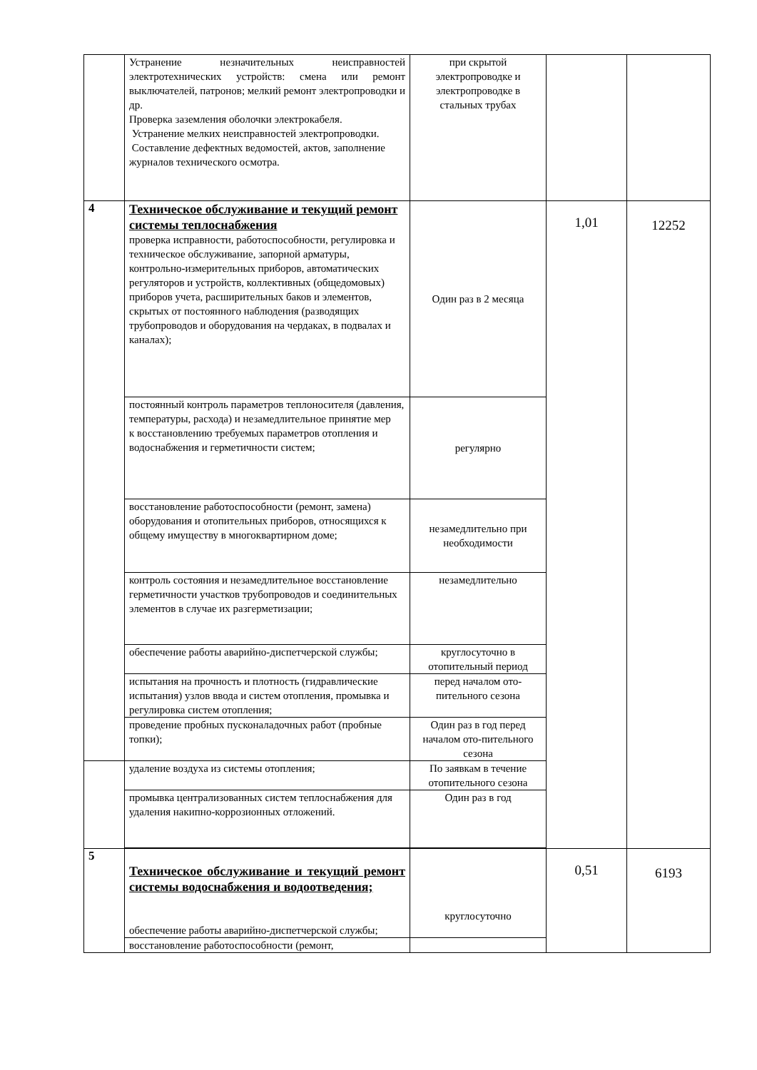| | Устранение незначительных неисправностей электротехнических устройств: смена или ремонт выключателей, патронов; мелкий ремонт электропроводки и др. Проверка заземления оболочки электрокабеля. Устранение мелких неисправностей электропроводки. Составление дефектных ведомостей, актов, заполнение журналов технического осмотра. | при скрытой электропроводке и электропроводке в стальных трубах | | |
| 4 | Техническое обслуживание и текущий ремонт системы теплоснабжения проверка исправности, работоспособности, регулировка и техническое обслуживание, запорной арматуры, контрольно-измерительных приборов, автоматических регуляторов и устройств, коллективных (общедомовых) приборов учета, расширительных баков и элементов, скрытых от постоянного наблюдения (разводящих трубопроводов и оборудования на чердаках, в подвалах и каналах); | Один раз в 2 месяца | 1,01 | 12252 |
| | постоянный контроль параметров теплоносителя (давления, температуры, расхода) и незамедлительное принятие мер к восстановлению требуемых параметров отопления и водоснабжения и герметичности систем; | регулярно | | |
| | восстановление работоспособности (ремонт, замена) оборудования и отопительных приборов, относящихся к общему имуществу в многоквартирном доме; | незамедлительно при необходимости | | |
| | контроль состояния и незамедлительное восстановление герметичности участков трубопроводов и соединительных элементов в случае их разгерметизации; | незамедлительно | | |
| | обеспечение работы аварийно-диспетчерской службы; | круглосуточно в отопительный период | | |
| | испытания на прочность и плотность (гидравлические испытания) узлов ввода и систем отопления, промывка и регулировка систем отопления; | перед началом ото-пительного сезона | | |
| | проведение пробных пусконаладочных работ (пробные топки); | Один раз в год перед началом ото-пительного сезона | | |
| | удаление воздуха из системы отопления; | По заявкам в течение отопительного сезона | | |
| | промывка централизованных систем теплоснабжения для удаления накипно-коррозионных отложений. | Один раз в год | | |
| 5 | Техническое обслуживание и текущий ремонт системы водоснабжения и водоотведения; обеспечение работы аварийно-диспетчерской службы; | круглосуточно | 0,51 | 6193 |
| | восстановление работоспособности (ремонт, | | | |